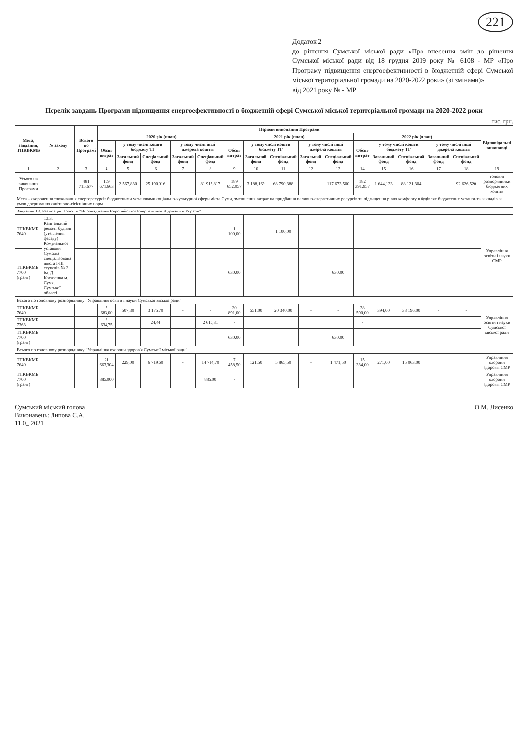221
Додаток 2
до рішення Сумської міської ради «Про внесення змін до рішення Сумської міської ради від 18 грудня 2019 року № 6108 - МР «Про Програму підвищення енергоефективності в бюджетній сфері Сумської міської територіальної громади на 2020-2022 роки» (зі змінами)»
від 2021 року № - МР
Перелік завдань Програми підвищення енергоефективності в бюджетній сфері Сумської міської територіальної громади на 2020-2022 роки
тис. грн.
| Мета, завдання, ТПКВКМБ | № заходу | Всього по Програмі | Періоди виконання Програми | | | | | | | | | | | | | | | Відповідальні виконавці |
| --- | --- | --- | --- | --- | --- | --- | --- | --- | --- | --- | --- | --- | --- | --- | --- | --- | --- | --- |
| | | | 2020 рік (план) | | | | | 2021 рік (план) | | | | | 2022 рік (план) | | | | | |
| | | | Обсяг витрат | у тому числі кошти бюджету ТГ | | у тому числі інші джерела коштів | | Обсяг витрат | у тому числі кошти бюджету ТГ | | у тому числі інші джерела коштів | | Обсяг витрат | у тому числі кошти бюджету ТГ | | у тому числі інші джерела коштів | | |
| | | | | Загальний фонд | Спеціальний фонд | Загальний фонд | Спеціальний фонд | | Загальний фонд | Спеціальний фонд | Загальний фонд | Спеціальний фонд | | Загальний фонд | Спеціальний фонд | Загальний фонд | Спеціальний фонд | |
| 1 | 2 | 3 | 4 | 5 | 6 | 7 | 8 | 9 | 10 | 11 | 12 | 13 | 14 | 15 | 16 | 17 | 18 | 19 |
| Усього на виконання Програми | | 481 715,677 | 109 671,663 | 2 567,830 | 25 190,016 | | 81 913,817 | 189 652,057 | 3 188,169 | 68 790,388 | | 117 673,500 | 182 391,957 | 1 644,133 | 88 121,304 | | 92 626,520 | головні розпорядники бюджетних коштів |
| Мета – скорочення споживання енергоресурсів бюджетними установами соціально-культурної сфери міста Суми, зменшення витрат на придбання паливно-енергетичних ресурсів та підвищення рівня комфорту в будівлях бюджетних установ та закладів за умов дотримання санітарно-гігієнічних норм | | | | | | | | | | | | | | | | | | |
| Завдання 13. Реалізація Проєкту "Впровадження Європейської Енергетичної Відзнаки в Україні" | | | | | | | | | | | | | | | | | | |
| ТПКВКМБ 7640 | 13.3. Капітальний ремонт будівлі (утеплення фасаду) Комунальної установи Сумська спеціалізована школа I-III ступенів № 2 ім. Д. Косаренка м. Суми, Сумської області | | | | | | | 1 100,00 | | 1 100,00 | | | | | | | | Управління освіти і науки СМР |
| ТПКВКМБ 7700 (грант) | | | | | | | | 630,00 | | | | 630,00 | | | | | | |
| Всього по головному розпоряднику "Управління освіти і науки Сумської міської ради" | | | | | | | | | | | | | | | | | | |
| ТПКВКМБ 7640 | | | 3 683,00 | 507,30 | 3 175,70 | - | - | 20 891,00 | 551,00 | 20 340,00 | - | - | 38 590,00 | 394,00 | 38 196,00 | - | - | Управління освіти і науки Сумської міської ради |
| ТПКВКМБ 7363 | | | 2 634,75 | | 24,44 | | 2 610,31 | - | | | | | - | | | | | |
| ТПКВКМБ 7700 (грант) | | | | | | | | 630,00 | | | | 630,00 | | | | | | |
| Всього по головному розпоряднику "Управління охорони здоров'я Сумської міської ради" | | | | | | | | | | | | | | | | | | |
| ТПКВКМБ 7640 | | | 21 663,304 | 229,00 | 6 719,60 | - | 14 714,70 | 7 458,50 | 121,50 | 5 865,50 | - | 1 471,50 | 15 334,00 | 271,00 | 15 063,00 | | | Управління охорони здоров'я СМР |
| ТПКВКМБ 7700 (грант) | | | 885,000 | | | | 885,00 | - | | | | | | | | | | Управління охорони здоров'я СМР |
Сумський міський голова
Виконавець: Липова С.А.
11.0_.2021
О.М. Лисенко